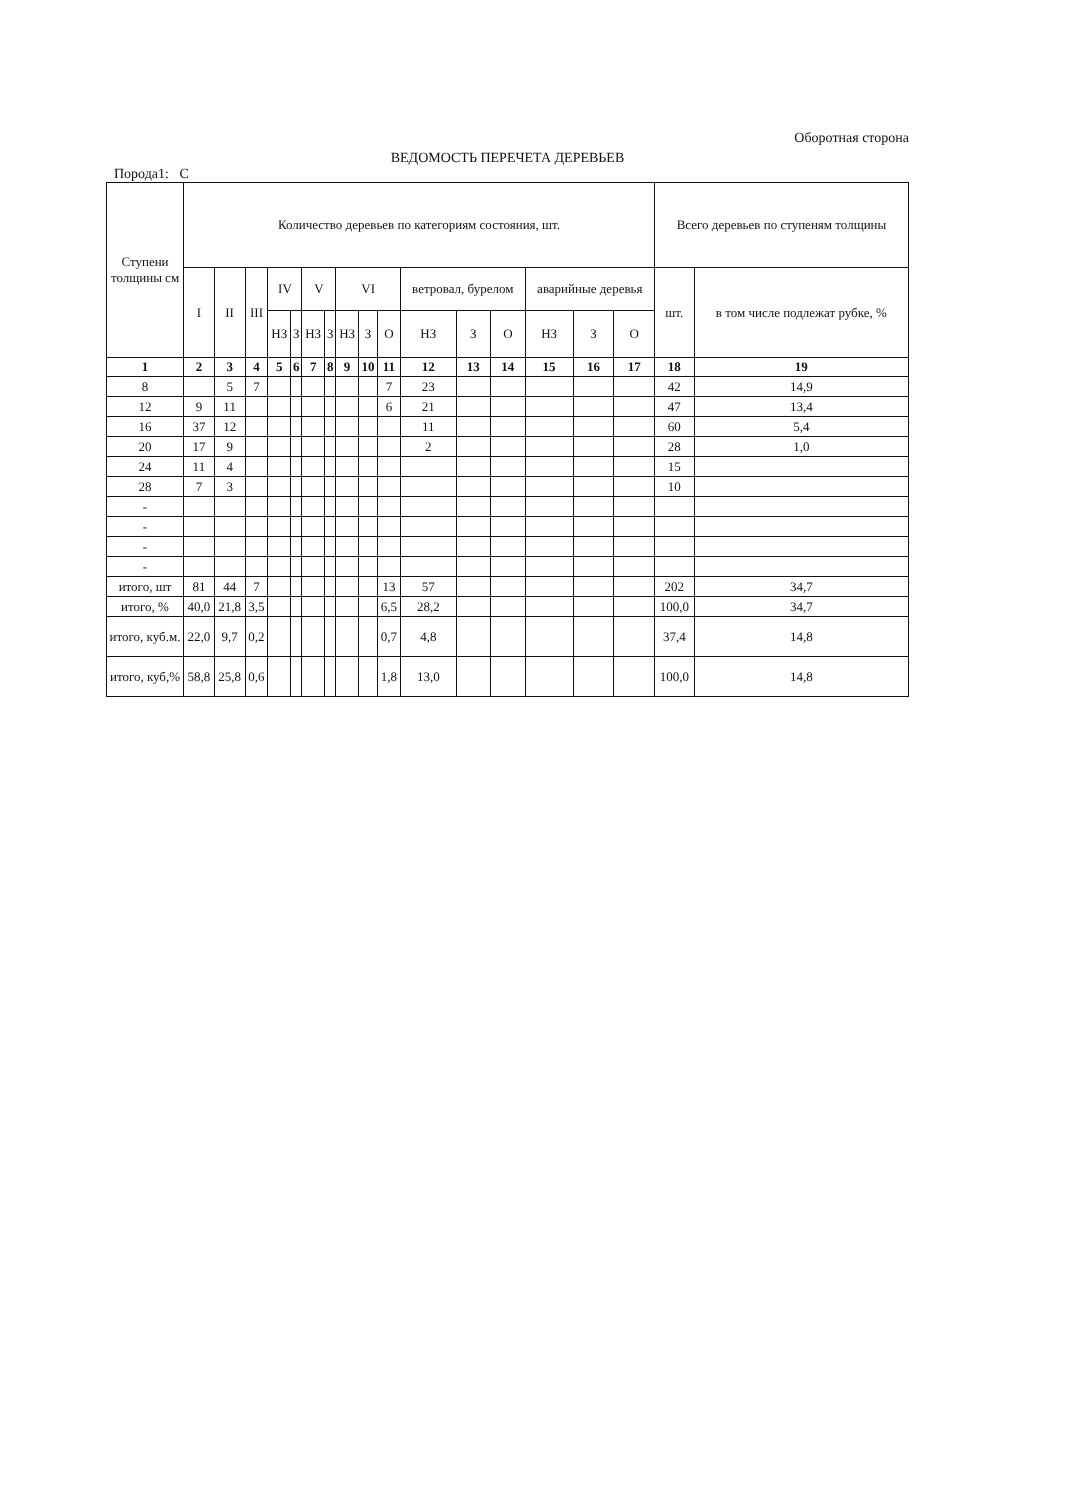Оборотная сторона
ВЕДОМОСТЬ ПЕРЕЧЕТА ДЕРЕВЬЕВ
Порода1: С
| Ступени толщины см | Количество деревьев по категориям состояния, шт. | | | | | | | | | | | | | | | | Всего деревьев по ступеням толщины | |
| --- | --- | --- | --- | --- | --- | --- | --- | --- | --- | --- | --- | --- | --- | --- | --- | --- | --- | --- |
| | I | II | III | IV | | V | | VI | | | ветровал, бурелом | | | аварийные деревья | | | шт. | в том числе подлежат рубке, % |
| | | | | НЗ | З | НЗ | З | НЗ | З | О | НЗ | З | О | НЗ | З | О | | |
| 1 | 2 | 3 | 4 | 5 | 6 | 7 | 8 | 9 | 10 | 11 | 12 | 13 | 14 | 15 | 16 | 17 | 18 | 19 |
| 8 | | 5 | 7 | | | | | | | 7 | 23 | | | | | | 42 | 14,9 |
| 12 | 9 | 11 | | | | | | | | 6 | 21 | | | | | | 47 | 13,4 |
| 16 | 37 | 12 | | | | | | | | | 11 | | | | | | 60 | 5,4 |
| 20 | 17 | 9 | | | | | | | | | 2 | | | | | | 28 | 1,0 |
| 24 | 11 | 4 | | | | | | | | | | | | | | | 15 | |
| 28 | 7 | 3 | | | | | | | | | | | | | | | 10 | |
| - | | | | | | | | | | | | | | | | | | |
| - | | | | | | | | | | | | | | | | | | |
| - | | | | | | | | | | | | | | | | | | |
| - | | | | | | | | | | | | | | | | | | |
| итого, шт | 81 | 44 | 7 | | | | | | | 13 | 57 | | | | | | 202 | 34,7 |
| итого, % | 40,0 | 21,8 | 3,5 | | | | | | | 6,5 | 28,2 | | | | | | 100,0 | 34,7 |
| итого, куб.м. | 22,0 | 9,7 | 0,2 | | | | | | | 0,7 | 4,8 | | | | | | 37,4 | 14,8 |
| итого, куб,% | 58,8 | 25,8 | 0,6 | | | | | | | 1,8 | 13,0 | | | | | | 100,0 | 14,8 |